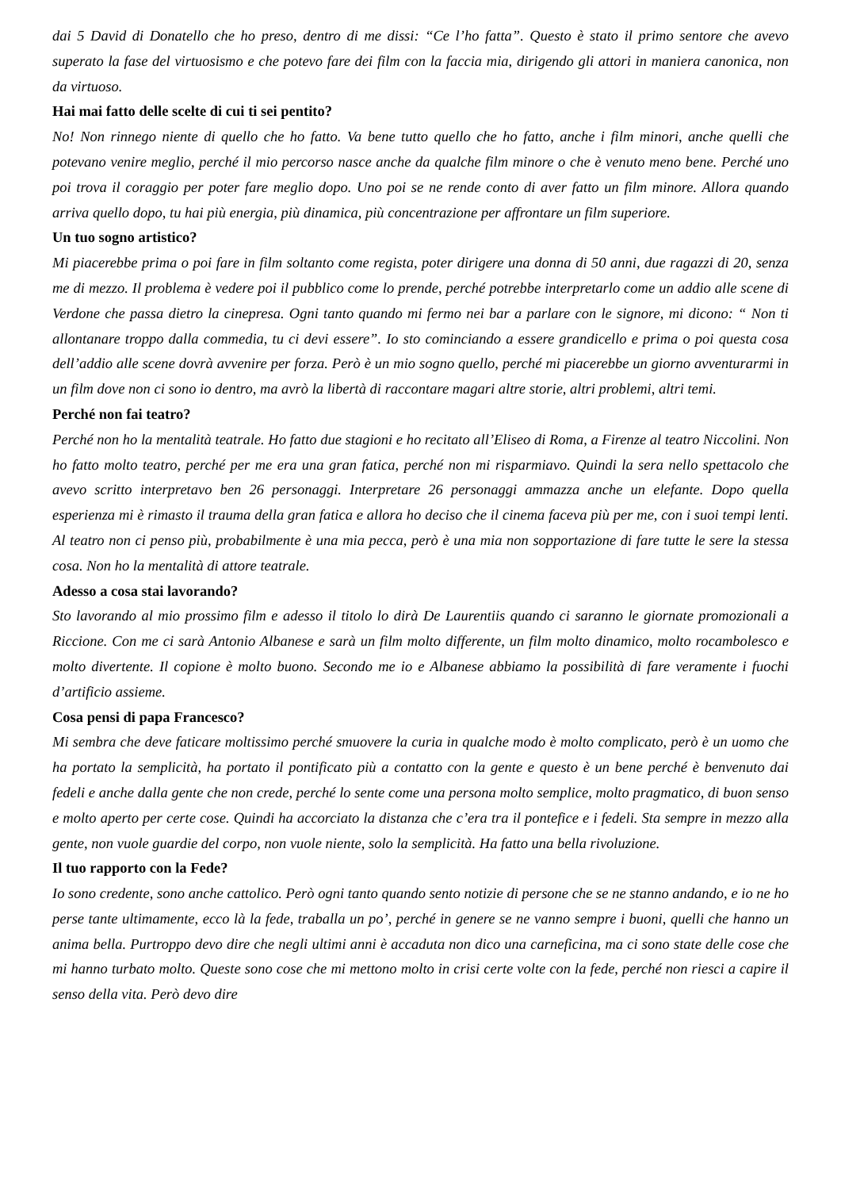dai 5 David di Donatello che ho preso, dentro di me dissi: “Ce l’ho fatta”. Questo è stato il primo sentore che avevo superato la fase del virtuosismo e che potevo fare dei film con la faccia mia, dirigendo gli attori in maniera canonica, non da virtuoso.
Hai mai fatto delle scelte di cui ti sei pentito?
No! Non rinnego niente di quello che ho fatto. Va bene tutto quello che ho fatto, anche i film minori, anche quelli che potevano venire meglio, perché il mio percorso nasce anche da qualche film minore o che è venuto meno bene. Perché uno poi trova il coraggio per poter fare meglio dopo. Uno poi se ne rende conto di aver fatto un film minore. Allora quando arriva quello dopo, tu hai più energia, più dinamica, più concentrazione per affrontare un film superiore.
Un tuo sogno artistico?
Mi piacerebbe prima o poi fare in film soltanto come regista, poter dirigere una donna di 50 anni, due ragazzi di 20, senza me di mezzo. Il problema è vedere poi il pubblico come lo prende, perché potrebbe interpretarlo come un addio alle scene di Verdone che passa dietro la cinepresa. Ogni tanto quando mi fermo nei bar a parlare con le signore, mi dicono: “ Non ti allontanare troppo dalla commedia, tu ci devi essere”. Io sto cominciando a essere grandicello e prima o poi questa cosa dell’addio alle scene dovrà avvenire per forza. Però è un mio sogno quello, perché mi piacerebbe un giorno avventurarmi in un film dove non ci sono io dentro, ma avrò la libertà di raccontare magari altre storie, altri problemi, altri temi.
Perché non fai teatro?
Perché non ho la mentalità teatrale. Ho fatto due stagioni e ho recitato all’Eliseo di Roma, a Firenze al teatro Niccolini. Non ho fatto molto teatro, perché per me era una gran fatica, perché non mi risparmiavo. Quindi la sera nello spettacolo che avevo scritto interpretavo ben 26 personaggi. Interpretare 26 personaggi ammazza anche un elefante. Dopo quella esperienza mi è rimasto il trauma della gran fatica e allora ho deciso che il cinema faceva più per me, con i suoi tempi lenti. Al teatro non ci penso più, probabilmente è una mia pecca, però è una mia non sopportazione di fare tutte le sere la stessa cosa. Non ho la mentalità di attore teatrale.
Adesso a cosa stai lavorando?
Sto lavorando al mio prossimo film e adesso il titolo lo dirà De Laurentiis quando ci saranno le giornate promozionali a Riccione. Con me ci sarà Antonio Albanese e sarà un film molto differente, un film molto dinamico, molto rocambolesco e molto divertente. Il copione è molto buono. Secondo me io e Albanese abbiamo la possibilità di fare veramente i fuochi d’artificio assieme.
Cosa pensi di papa Francesco?
Mi sembra che deve faticare moltissimo perché smuovere la curia in qualche modo è molto complicato, però è un uomo che ha portato la semplicità, ha portato il pontificato più a contatto con la gente e questo è un bene perché è benvenuto dai fedeli e anche dalla gente che non crede, perché lo sente come una persona molto semplice, molto pragmatico, di buon senso e molto aperto per certe cose. Quindi ha accorciato la distanza che c’era tra il pontefice e i fedeli. Sta sempre in mezzo alla gente, non vuole guardie del corpo, non vuole niente, solo la semplicità. Ha fatto una bella rivoluzione.
Il tuo rapporto con la Fede?
Io sono credente, sono anche cattolico. Però ogni tanto quando sento notizie di persone che se ne stanno andando, e io ne ho perse tante ultimamente, ecco là la fede, traballa un po’, perché in genere se ne vanno sempre i buoni, quelli che hanno un anima bella. Purtroppo devo dire che negli ultimi anni è accaduta non dico una carneficina, ma ci sono state delle cose che mi hanno turbato molto. Queste sono cose che mi mettono molto in crisi certe volte con la fede, perché non riesci a capire il senso della vita. Però devo dire